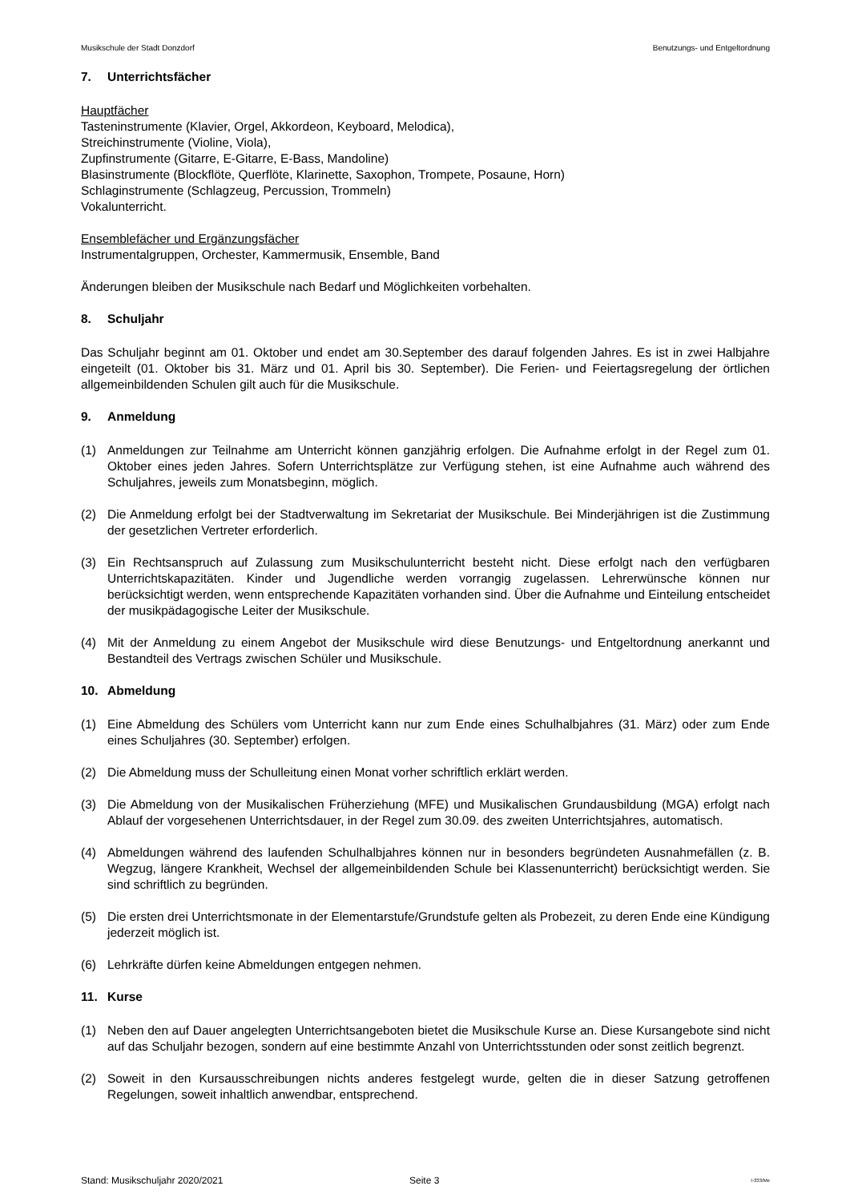Musikschule der Stadt Donzdorf Benutzungs- und Entgeltordnung
7. Unterrichtsfächer
Hauptfächer
Tasteninstrumente (Klavier, Orgel, Akkordeon, Keyboard, Melodica),
Streichinstrumente (Violine, Viola),
Zupfinstrumente (Gitarre, E-Gitarre, E-Bass, Mandoline)
Blasinstrumente (Blockflöte, Querflöte, Klarinette, Saxophon, Trompete, Posaune, Horn)
Schlaginstrumente (Schlagzeug, Percussion, Trommeln)
Vokalunterricht.
Ensemblefächer und Ergänzungsfächer
Instrumentalgruppen, Orchester, Kammermusik, Ensemble, Band
Änderungen bleiben der Musikschule nach Bedarf und Möglichkeiten vorbehalten.
8. Schuljahr
Das Schuljahr beginnt am 01. Oktober und endet am 30.September des darauf folgenden Jahres. Es ist in zwei Halbjahre eingeteilt (01. Oktober bis 31. März und 01. April bis 30. September). Die Ferien- und Feiertagsregelung der örtlichen allgemeinbildenden Schulen gilt auch für die Musikschule.
9. Anmeldung
(1) Anmeldungen zur Teilnahme am Unterricht können ganzjährig erfolgen. Die Aufnahme erfolgt in der Regel zum 01. Oktober eines jeden Jahres. Sofern Unterrichtsplätze zur Verfügung stehen, ist eine Aufnahme auch während des Schuljahres, jeweils zum Monatsbeginn, möglich.
(2) Die Anmeldung erfolgt bei der Stadtverwaltung im Sekretariat der Musikschule. Bei Minderjährigen ist die Zustimmung der gesetzlichen Vertreter erforderlich.
(3) Ein Rechtsanspruch auf Zulassung zum Musikschulunterricht besteht nicht. Diese erfolgt nach den verfügbaren Unterrichtskapazitäten. Kinder und Jugendliche werden vorrangig zugelassen. Lehrerwünsche können nur berücksichtigt werden, wenn entsprechende Kapazitäten vorhanden sind. Über die Aufnahme und Einteilung entscheidet der musikpädagogische Leiter der Musikschule.
(4) Mit der Anmeldung zu einem Angebot der Musikschule wird diese Benutzungs- und Entgeltordnung anerkannt und Bestandteil des Vertrags zwischen Schüler und Musikschule.
10. Abmeldung
(1) Eine Abmeldung des Schülers vom Unterricht kann nur zum Ende eines Schulhalbjahres (31. März) oder zum Ende eines Schuljahres (30. September) erfolgen.
(2) Die Abmeldung muss der Schulleitung einen Monat vorher schriftlich erklärt werden.
(3) Die Abmeldung von der Musikalischen Früherziehung (MFE) und Musikalischen Grundausbildung (MGA) erfolgt nach Ablauf der vorgesehenen Unterrichtsdauer, in der Regel zum 30.09. des zweiten Unterrichtsjahres, automatisch.
(4) Abmeldungen während des laufenden Schulhalbjahres können nur in besonders begründeten Ausnahmefällen (z. B. Wegzug, längere Krankheit, Wechsel der allgemeinbildenden Schule bei Klassenunterricht) berücksichtigt werden. Sie sind schriftlich zu begründen.
(5) Die ersten drei Unterrichtsmonate in der Elementarstufe/Grundstufe gelten als Probezeit, zu deren Ende eine Kündigung jederzeit möglich ist.
(6) Lehrkräfte dürfen keine Abmeldungen entgegen nehmen.
11. Kurse
(1) Neben den auf Dauer angelegten Unterrichtsangeboten bietet die Musikschule Kurse an. Diese Kursangebote sind nicht auf das Schuljahr bezogen, sondern auf eine bestimmte Anzahl von Unterrichtsstunden oder sonst zeitlich begrenzt.
(2) Soweit in den Kursausschreibungen nichts anderes festgelegt wurde, gelten die in dieser Satzung getroffenen Regelungen, soweit inhaltlich anwendbar, entsprechend.
Stand: Musikschuljahr 2020/2021 Seite 3
I-333/Me